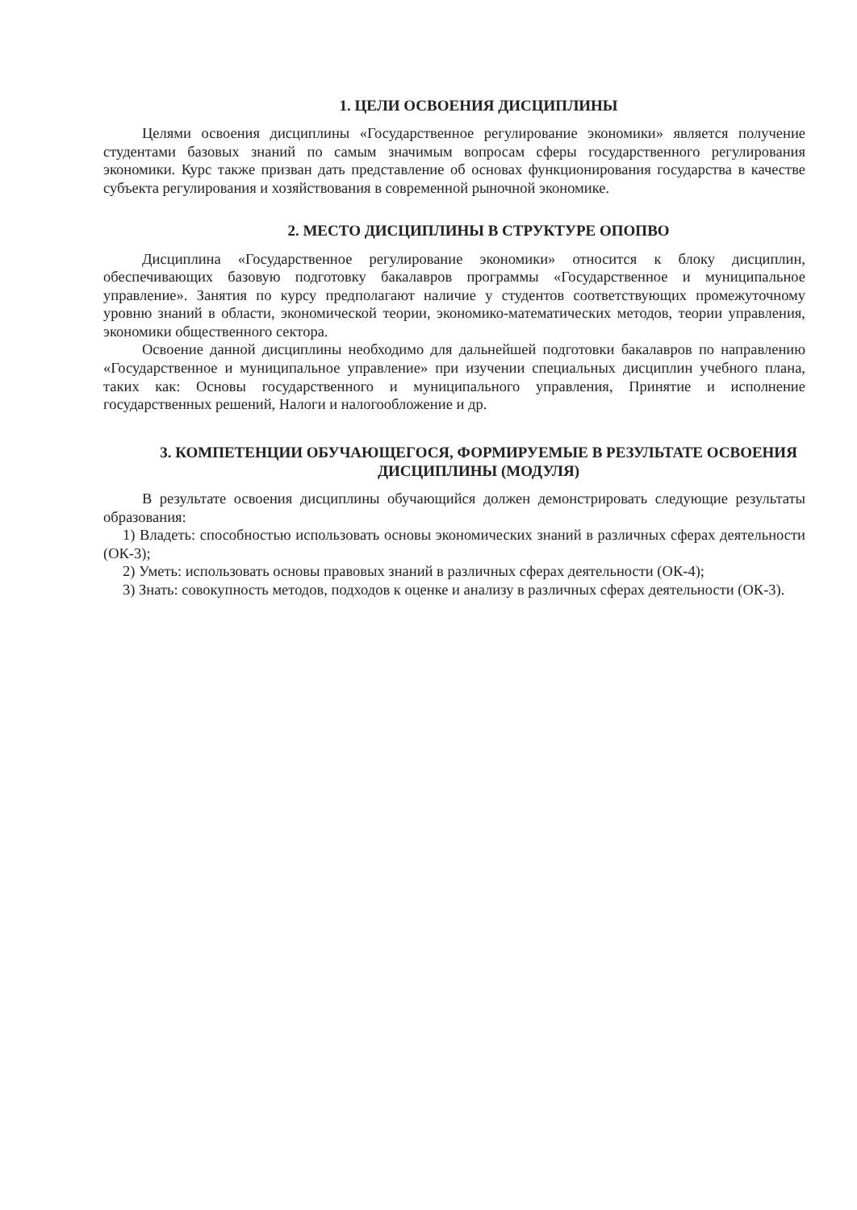1. ЦЕЛИ ОСВОЕНИЯ ДИСЦИПЛИНЫ
Целями освоения дисциплины «Государственное регулирование экономики» является получение студентами базовых знаний по самым значимым вопросам сферы государственного регулирования экономики. Курс также призван дать представление об основах функционирования государства в качестве субъекта регулирования и хозяйствования в современной рыночной экономике.
2. МЕСТО ДИСЦИПЛИНЫ В СТРУКТУРЕ ОПОПВО
Дисциплина «Государственное регулирование экономики» относится к блоку дисциплин, обеспечивающих базовую подготовку бакалавров программы «Государственное и муниципальное управление». Занятия по курсу предполагают наличие у студентов соответствующих промежуточному уровню знаний в области, экономической теории, экономико-математических методов, теории управления, экономики общественного сектора.
Освоение данной дисциплины необходимо для дальнейшей подготовки бакалавров по направлению «Государственное и муниципальное управление» при изучении специальных дисциплин учебного плана, таких как: Основы государственного и муниципального управления, Принятие и исполнение государственных решений, Налоги и налогообложение и др.
3. КОМПЕТЕНЦИИ ОБУЧАЮЩЕГОСЯ, ФОРМИРУЕМЫЕ В РЕЗУЛЬТАТЕ ОСВОЕНИЯ ДИСЦИПЛИНЫ (МОДУЛЯ)
В результате освоения дисциплины обучающийся должен демонстрировать следующие результаты образования:
1) Владеть: способностью использовать основы экономических знаний в различных сферах деятельности (ОК-3);
2) Уметь: использовать основы правовых знаний в различных сферах деятельности (ОК-4);
3) Знать: совокупность методов, подходов к оценке и анализу в различных сферах деятельности (ОК-3).